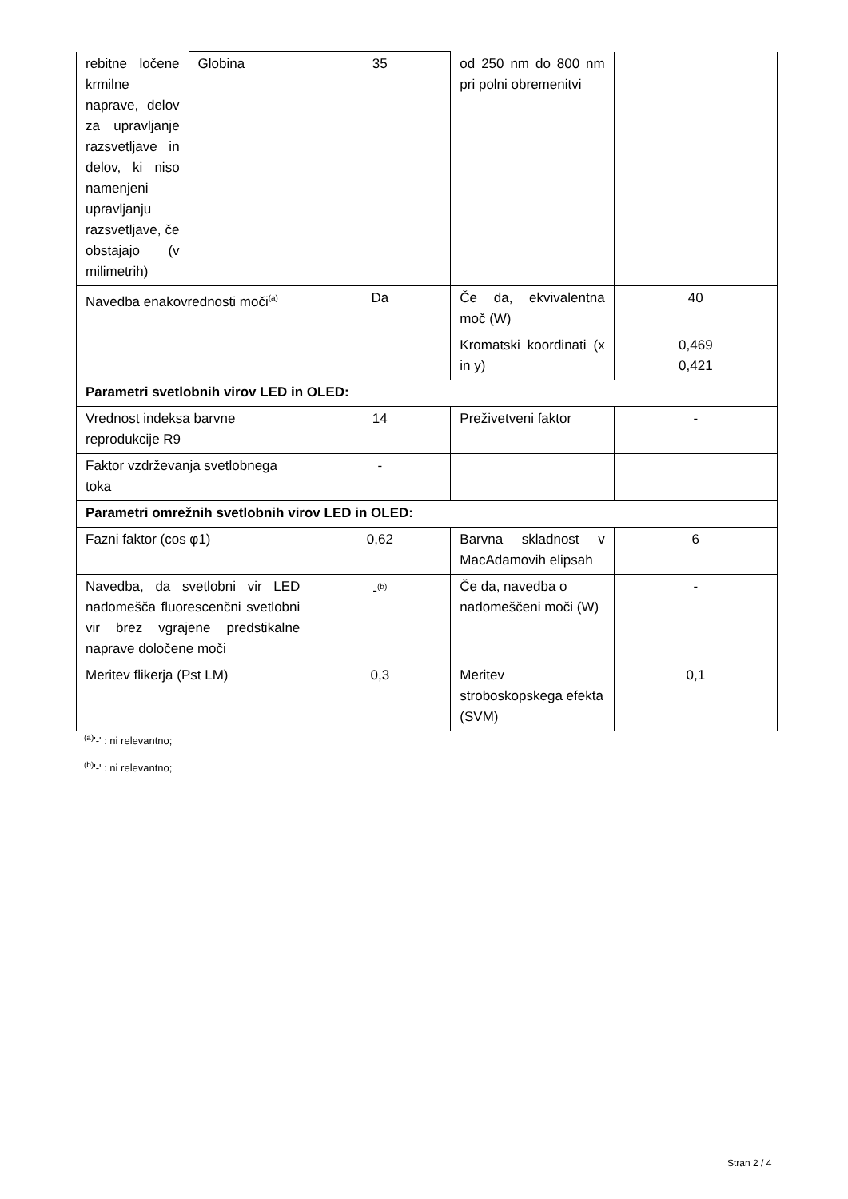| rebitne ločene krmilne naprave, delov za upravljanje razsvetljave in delov, ki niso namenjeni upravljanju razsvetljave, če obstajajo (v milimetrih) | Globina | 35 | od 250 nm do 800 nm pri polni obremenitvi | |
| Navedba enakovrednosti moči<sup>(a)</sup> | | Da | Če da, ekvivalentna moč (W) | 40 |
| | | | Kromatski koordinati (x in y) | 0,469 0,421 |
| Parametri svetlobnih virov LED in OLED: | | | | |
| Vrednost indeksa barvne reprodukcije R9 | | 14 | Preživetveni faktor | - |
| Faktor vzdrževanja svetlobnega toka | | - | | |
| Parametri omrežnih svetlobnih virov LED in OLED: | | | | |
| Fazni faktor (cos φ1) | | 0,62 | Barvna skladnost v MacAdamovih elipsah | 6 |
| Navedba, da svetlobni vir LED nadomešča fluorescenčni svetlobni vir brez vgrajene predstikalne naprave določene moči | | -<sup>(b)</sup> | Če da, navedba o nadomeščeni moči (W) | - |
| Meritev flikerja (Pst LM) | | 0,3 | Meritev stroboskopskega efekta (SVM) | 0,1 |
<sup>(a)</sup> '-' : ni relevantno;
<sup>(b)</sup> '-' : ni relevantno;
Stran 2 / 4